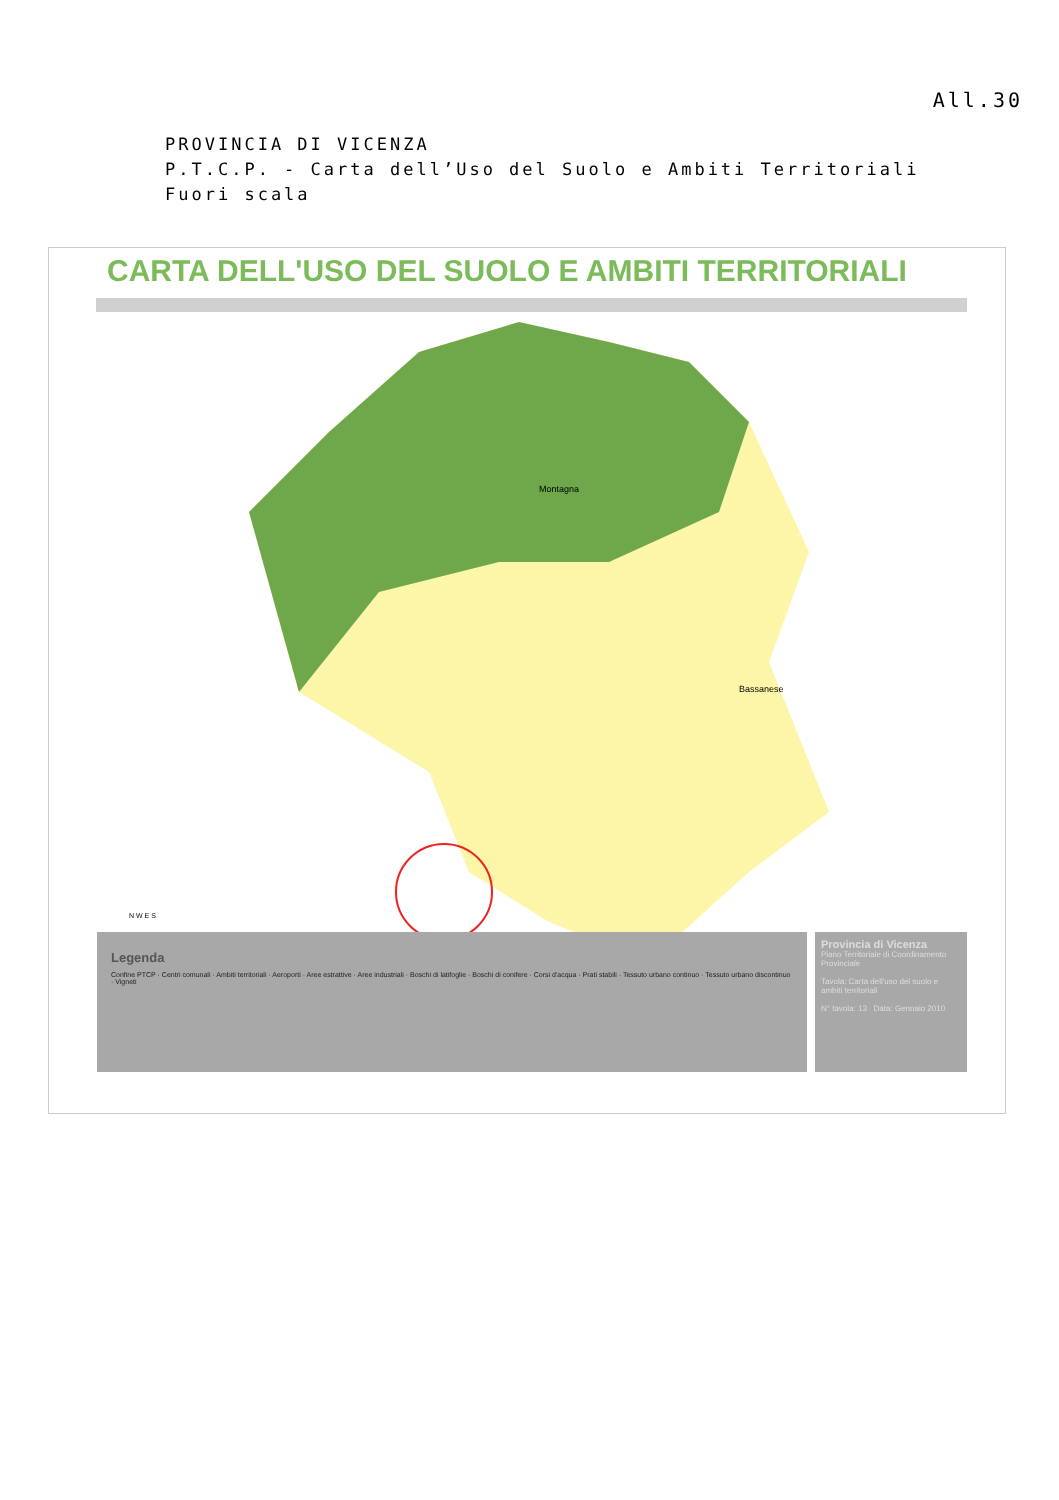All.30
PROVINCIA DI VICENZA
P.T.C.P. - Carta dell’Uso del Suolo e Ambiti Territoriali
Fuori scala
CARTA DELL'USO DEL SUOLO E AMBITI TERRITORIALI
Montagna
Bassanese
N W E S
Alto Vicentino Val D'Agno Risorgive Vicenza Val Chiampo Montebello Area Berica
Legenda
Confine PTCP · Centri comunali · Ambiti territoriali · Aeroporti · Aree estrattive · Aree industriali · Boschi di latifoglie · Boschi di conifere · Corsi d'acqua · Prati stabili · Tessuto urbano continuo · Tessuto urbano discontinuo · Vigneti
Provincia di Vicenza
Piano Territoriale di Coordinamento Provinciale
Tavola: Carta dell'uso del suolo e ambiti territoriali
N° tavola: 13 Data: Gennaio 2010